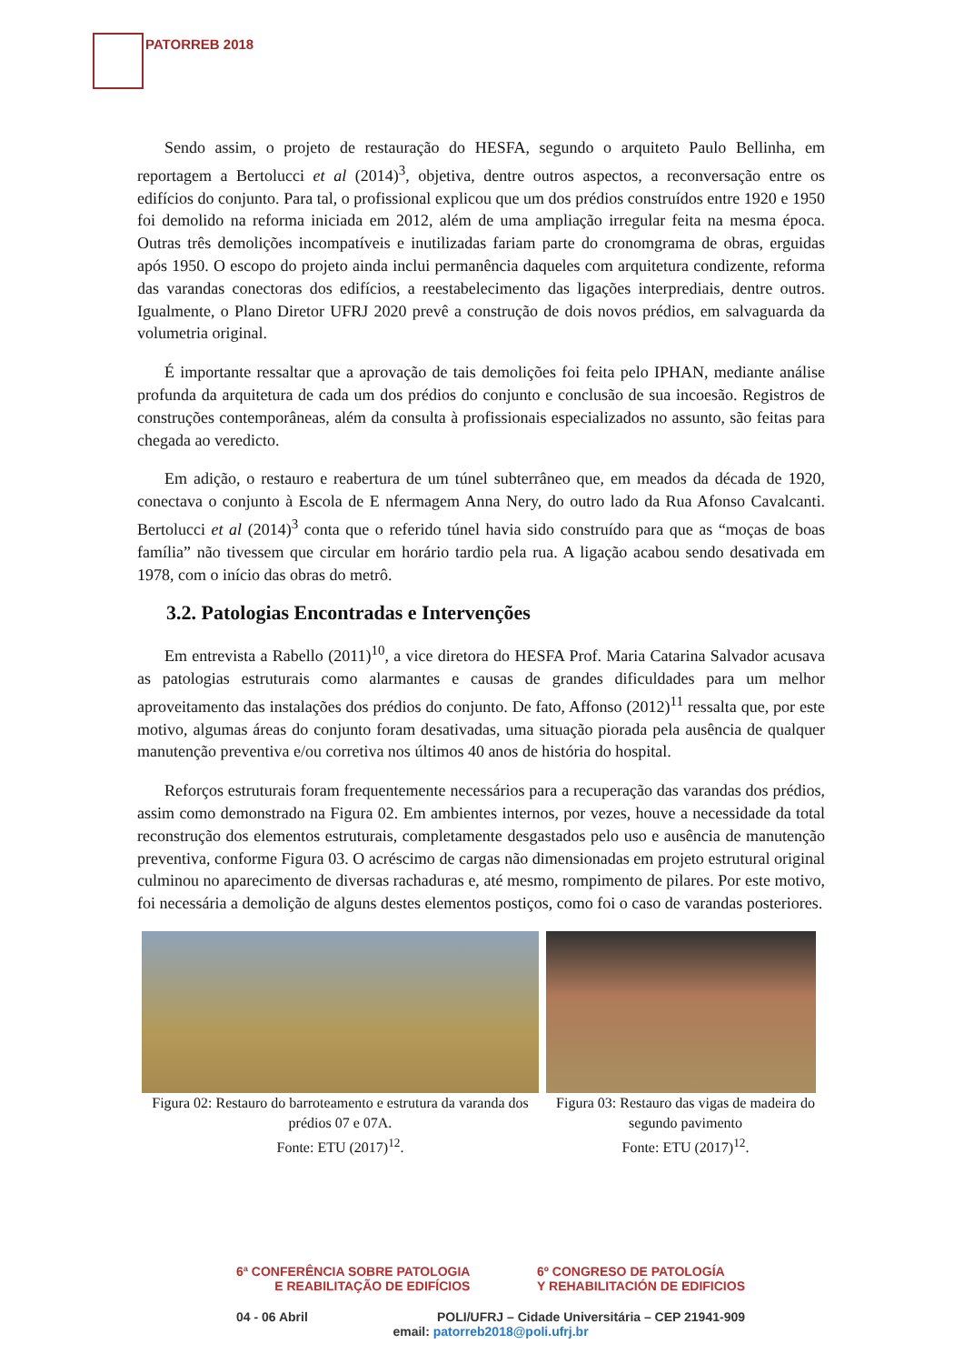PATORREB 2018
Sendo assim, o projeto de restauração do HESFA, segundo o arquiteto Paulo Bellinha, em reportagem a Bertolucci et al (2014)<sup>3</sup>, objetiva, dentre outros aspectos, a reconversação entre os edifícios do conjunto. Para tal, o profissional explicou que um dos prédios construídos entre 1920 e 1950 foi demolido na reforma iniciada em 2012, além de uma ampliação irregular feita na mesma época. Outras três demolições incompatíveis e inutilizadas fariam parte do cronomgrama de obras, erguidas após 1950. O escopo do projeto ainda inclui permanência daqueles com arquitetura condizente, reforma das varandas conectoras dos edifícios, a reestabelecimento das ligações interprediais, dentre outros. Igualmente, o Plano Diretor UFRJ 2020 prevê a construção de dois novos prédios, em salvaguarda da volumetria original.
É importante ressaltar que a aprovação de tais demolições foi feita pelo IPHAN, mediante análise profunda da arquitetura de cada um dos prédios do conjunto e conclusão de sua incoesão. Registros de construções contemporâneas, além da consulta à profissionais especializados no assunto, são feitas para chegada ao veredicto.
Em adição, o restauro e reabertura de um túnel subterrâneo que, em meados da década de 1920, conectava o conjunto à Escola de E nfermagem Anna Nery, do outro lado da Rua Afonso Cavalcanti. Bertolucci et al (2014)<sup>3</sup> conta que o referido túnel havia sido construído para que as “moças de boas família” não tivessem que circular em horário tardio pela rua. A ligação acabou sendo desativada em 1978, com o início das obras do metrô.
3.2. Patologias Encontradas e Intervenções
Em entrevista a Rabello (2011)<sup>10</sup>, a vice diretora do HESFA Prof. Maria Catarina Salvador acusava as patologias estruturais como alarmantes e causas de grandes dificuldades para um melhor aproveitamento das instalações dos prédios do conjunto. De fato, Affonso (2012)<sup>11</sup> ressalta que, por este motivo, algumas áreas do conjunto foram desativadas, uma situação piorada pela ausência de qualquer manutenção preventiva e/ou corretiva nos últimos 40 anos de história do hospital.
Reforços estruturais foram frequentemente necessários para a recuperação das varandas dos prédios, assim como demonstrado na Figura 02. Em ambientes internos, por vezes, houve a necessidade da total reconstrução dos elementos estruturais, completamente desgastados pelo uso e ausência de manutenção preventiva, conforme Figura 03. O acréscimo de cargas não dimensionadas em projeto estrutural original culminou no aparecimento de diversas rachaduras e, até mesmo, rompimento de pilares. Por este motivo, foi necessária a demolição de alguns destes elementos postiços, como foi o caso de varandas posteriores.
Figura 02: Restauro do barroteamento e estrutura da varanda dos prédios 07 e 07A.
Fonte: ETU (2017)<sup>12</sup>.
Figura 03: Restauro das vigas de madeira do segundo pavimento
Fonte: ETU (2017)<sup>12</sup>.
6ª CONFERÊNCIA SOBRE PATOLOGIA
E REABILITAÇÃO DE EDIFÍCIOS
6º CONGRESO DE PATOLOGÍA
Y REHABILITACIÓN DE EDIFICIOS
04 - 06 Abril POLI/UFRJ – Cidade Universitária – CEP 21941-909
email: patorreb2018@poli.ufrj.br